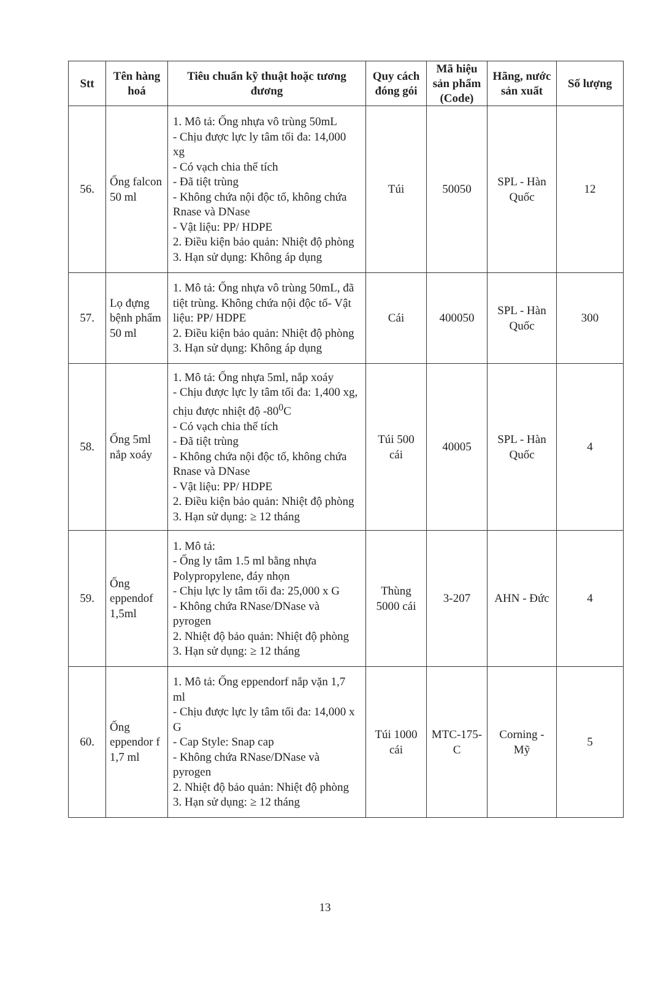| Stt | Tên hàng hoá | Tiêu chuẩn kỹ thuật hoặc tương đương | Quy cách đóng gói | Mã hiệu sản phẩm (Code) | Hãng, nước sản xuất | Số lượng |
| --- | --- | --- | --- | --- | --- | --- |
| 56. | Ống falcon 50 ml | 1. Mô tả: Ống nhựa vô trùng 50mL - Chịu được lực ly tâm tối đa: 14,000 xg - Có vạch chia thể tích - Đã tiệt trùng - Không chứa nội độc tố, không chứa Rnase và DNase - Vật liệu: PP/ HDPE 2. Điều kiện bảo quản: Nhiệt độ phòng 3. Hạn sử dụng: Không áp dụng | Túi | 50050 | SPL - Hàn Quốc | 12 |
| 57. | Lọ đựng bệnh phẩm 50 ml | 1. Mô tả: Ống nhựa vô trùng 50mL, đã tiệt trùng. Không chứa nội độc tố- Vật liệu: PP/ HDPE 2. Điều kiện bảo quản: Nhiệt độ phòng 3. Hạn sử dụng: Không áp dụng | Cái | 400050 | SPL - Hàn Quốc | 300 |
| 58. | Ống 5ml nắp xoáy | 1. Mô tả: Ống nhựa 5ml, nắp xoáy - Chịu được lực ly tâm tối đa: 1,400 xg, chịu được nhiệt độ -80<sup>0</sup>C - Có vạch chia thể tích - Đã tiệt trùng - Không chứa nội độc tố, không chứa Rnase và DNase - Vật liệu: PP/ HDPE 2. Điều kiện bảo quản: Nhiệt độ phòng 3. Hạn sử dụng: ≥ 12 tháng | Túi 500 cái | 40005 | SPL - Hàn Quốc | 4 |
| 59. | Ống eppendof 1,5ml | 1. Mô tả: - Ống ly tâm 1.5 ml bằng nhựa Polypropylene, đáy nhọn - Chịu lực ly tâm tối đa: 25,000 x G - Không chứa RNase/DNase và pyrogen 2. Nhiệt độ bảo quản: Nhiệt độ phòng 3. Hạn sử dụng: ≥ 12 tháng | Thùng 5000 cái | 3-207 | AHN - Đức | 4 |
| 60. | Ống eppendor f 1,7 ml | 1. Mô tả: Ống eppendorf nắp vặn 1,7 ml - Chịu được lực ly tâm tối đa: 14,000 x G - Cap Style: Snap cap - Không chứa RNase/DNase và pyrogen 2. Nhiệt độ bảo quản: Nhiệt độ phòng 3. Hạn sử dụng: ≥ 12 tháng | Túi 1000 cái | MTC-175-C | Corning - Mỹ | 5 |
13